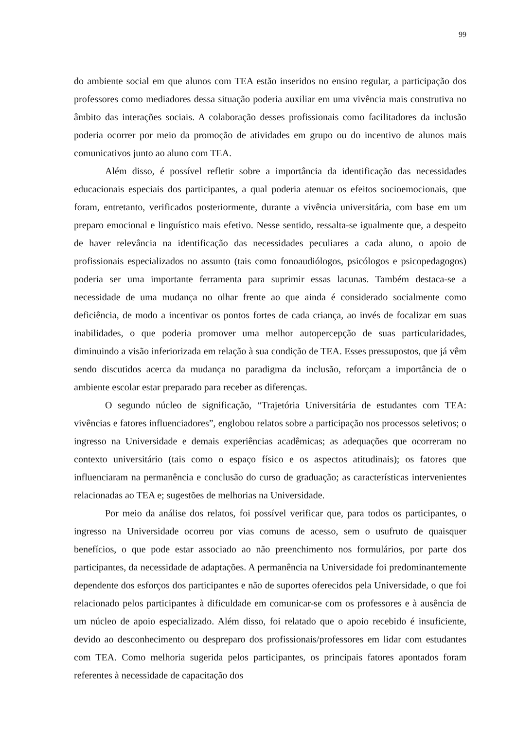99
do ambiente social em que alunos com TEA estão inseridos no ensino regular, a participação dos professores como mediadores dessa situação poderia auxiliar em uma vivência mais construtiva no âmbito das interações sociais. A colaboração desses profissionais como facilitadores da inclusão poderia ocorrer por meio da promoção de atividades em grupo ou do incentivo de alunos mais comunicativos junto ao aluno com TEA.
Além disso, é possível refletir sobre a importância da identificação das necessidades educacionais especiais dos participantes, a qual poderia atenuar os efeitos socioemocionais, que foram, entretanto, verificados posteriormente, durante a vivência universitária, com base em um preparo emocional e linguístico mais efetivo. Nesse sentido, ressalta-se igualmente que, a despeito de haver relevância na identificação das necessidades peculiares a cada aluno, o apoio de profissionais especializados no assunto (tais como fonoaudiólogos, psicólogos e psicopedagogos) poderia ser uma importante ferramenta para suprimir essas lacunas. Também destaca-se a necessidade de uma mudança no olhar frente ao que ainda é considerado socialmente como deficiência, de modo a incentivar os pontos fortes de cada criança, ao invés de focalizar em suas inabilidades, o que poderia promover uma melhor autopercepção de suas particularidades, diminuindo a visão inferiorizada em relação à sua condição de TEA. Esses pressupostos, que já vêm sendo discutidos acerca da mudança no paradigma da inclusão, reforçam a importância de o ambiente escolar estar preparado para receber as diferenças.
O segundo núcleo de significação, “Trajetória Universitária de estudantes com TEA: vivências e fatores influenciadores”, englobou relatos sobre a participação nos processos seletivos; o ingresso na Universidade e demais experiências acadêmicas; as adequações que ocorreram no contexto universitário (tais como o espaço físico e os aspectos atitudinais); os fatores que influenciaram na permanência e conclusão do curso de graduação; as características intervenientes relacionadas ao TEA e; sugestões de melhorias na Universidade.
Por meio da análise dos relatos, foi possível verificar que, para todos os participantes, o ingresso na Universidade ocorreu por vias comuns de acesso, sem o usufruto de quaisquer benefícios, o que pode estar associado ao não preenchimento nos formulários, por parte dos participantes, da necessidade de adaptações. A permanência na Universidade foi predominantemente dependente dos esforços dos participantes e não de suportes oferecidos pela Universidade, o que foi relacionado pelos participantes à dificuldade em comunicar-se com os professores e à ausência de um núcleo de apoio especializado. Além disso, foi relatado que o apoio recebido é insuficiente, devido ao desconhecimento ou despreparo dos profissionais/professores em lidar com estudantes com TEA. Como melhoria sugerida pelos participantes, os principais fatores apontados foram referentes à necessidade de capacitação dos